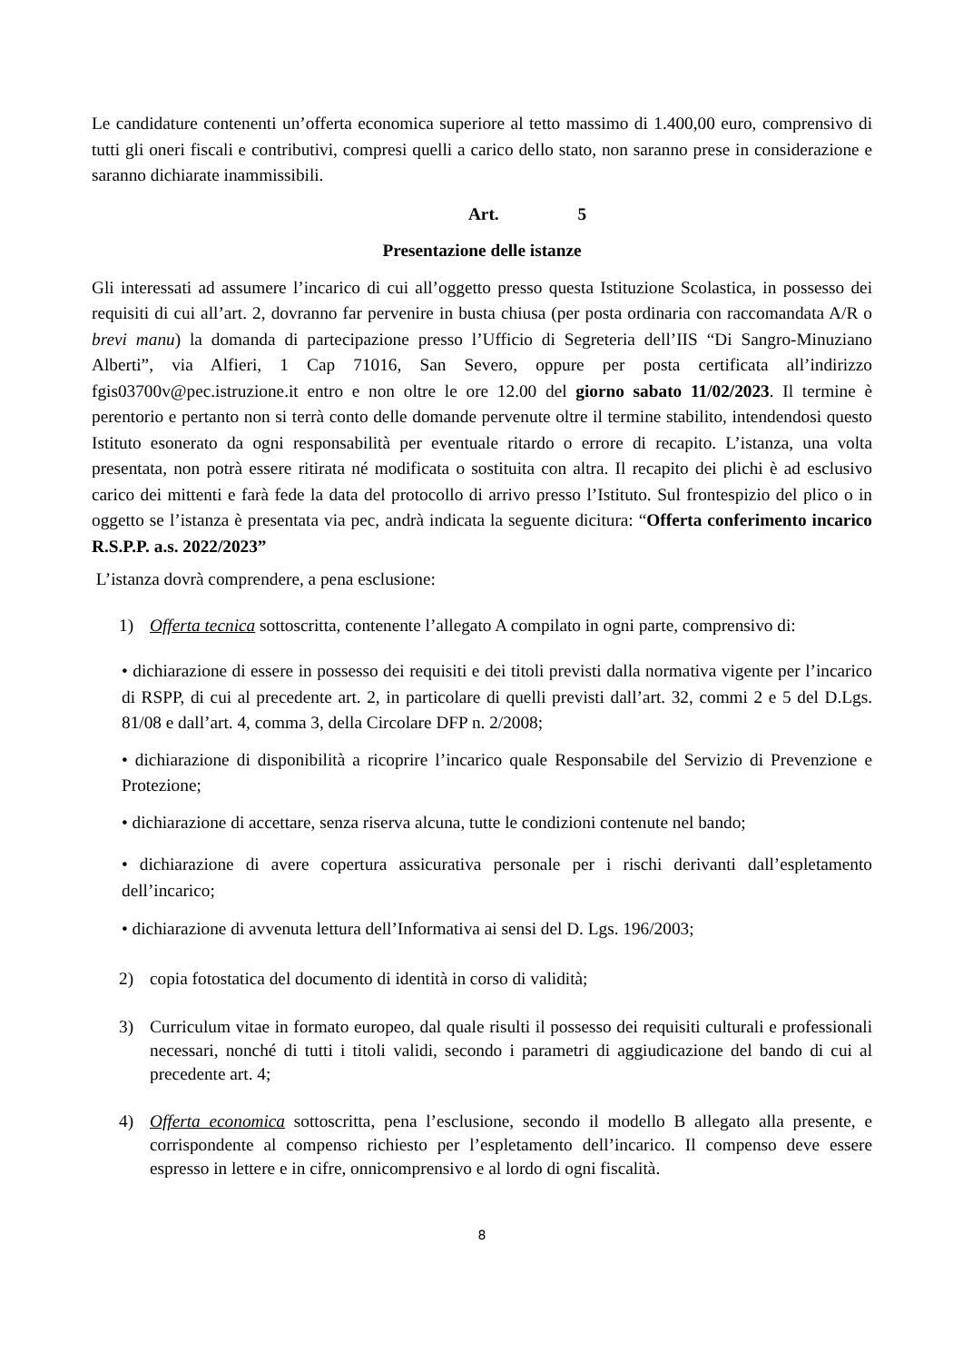Le candidature contenenti un’offerta economica superiore al tetto massimo di 1.400,00 euro, comprensivo di tutti gli oneri fiscali e contributivi, compresi quelli a carico dello stato, non saranno prese in considerazione e saranno dichiarate inammissibili.
Art. 5
Presentazione delle istanze
Gli interessati ad assumere l’incarico di cui all’oggetto presso questa Istituzione Scolastica, in possesso dei requisiti di cui all’art. 2, dovranno far pervenire in busta chiusa (per posta ordinaria con raccomandata A/R o brevi manu) la domanda di partecipazione presso l’Ufficio di Segreteria dell’IIS “Di Sangro-Minuziano Alberti”, via Alfieri, 1 Cap 71016, San Severo, oppure per posta certificata all’indirizzo fgis03700v@pec.istruzione.it entro e non oltre le ore 12.00 del giorno sabato 11/02/2023. Il termine è perentorio e pertanto non si terrà conto delle domande pervenute oltre il termine stabilito, intendendosi questo Istituto esonerato da ogni responsabilità per eventuale ritardo o errore di recapito. L’istanza, una volta presentata, non potrà essere ritirata né modificata o sostituita con altra. Il recapito dei plichi è ad esclusivo carico dei mittenti e farà fede la data del protocollo di arrivo presso l’Istituto. Sul frontespizio del plico o in oggetto se l’istanza è presentata via pec, andrà indicata la seguente dicitura: “Offerta conferimento incarico R.S.P.P. a.s. 2022/2023”
L’istanza dovrà comprendere, a pena esclusione:
1) Offerta tecnica sottoscritta, contenente l’allegato A compilato in ogni parte, comprensivo di:
• dichiarazione di essere in possesso dei requisiti e dei titoli previsti dalla normativa vigente per l’incarico di RSPP, di cui al precedente art. 2, in particolare di quelli previsti dall’art. 32, commi 2 e 5 del D.Lgs. 81/08 e dall’art. 4, comma 3, della Circolare DFP n. 2/2008;
• dichiarazione di disponibilità a ricoprire l’incarico quale Responsabile del Servizio di Prevenzione e Protezione;
• dichiarazione di accettare, senza riserva alcuna, tutte le condizioni contenute nel bando;
• dichiarazione di avere copertura assicurativa personale per i rischi derivanti dall’espletamento dell’incarico;
• dichiarazione di avvenuta lettura dell’Informativa ai sensi del D. Lgs. 196/2003;
2) copia fotostatica del documento di identità in corso di validità;
3) Curriculum vitae in formato europeo, dal quale risulti il possesso dei requisiti culturali e professionali necessari, nonché di tutti i titoli validi, secondo i parametri di aggiudicazione del bando di cui al precedente art. 4;
4) Offerta economica sottoscritta, pena l’esclusione, secondo il modello B allegato alla presente, e corrispondente al compenso richiesto per l’espletamento dell’incarico. Il compenso deve essere espresso in lettere e in cifre, onnicomprensivo e al lordo di ogni fiscalità.
8